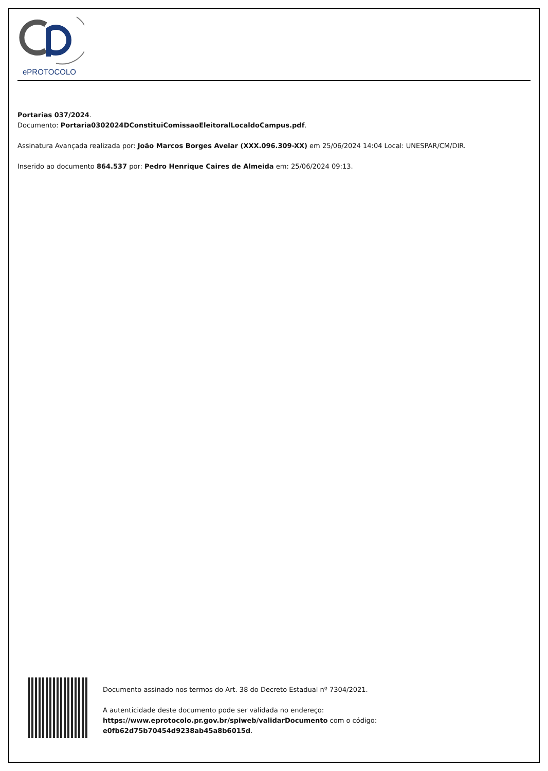ePROTOCOLO
Portarias 037/2024.
Documento: Portaria0302024DConstituiComissaoEleitoralLocaldoCampus.pdf.
Assinatura Avançada realizada por: João Marcos Borges Avelar (XXX.096.309-XX) em 25/06/2024 14:04 Local: UNESPAR/CM/DIR.
Inserido ao documento 864.537 por: Pedro Henrique Caires de Almeida em: 25/06/2024 09:13.
Documento assinado nos termos do Art. 38 do Decreto Estadual nº 7304/2021.
A autenticidade deste documento pode ser validada no endereço:
https://www.eprotocolo.pr.gov.br/spiweb/validarDocumento com o código:
e0fb62d75b70454d9238ab45a8b6015d.